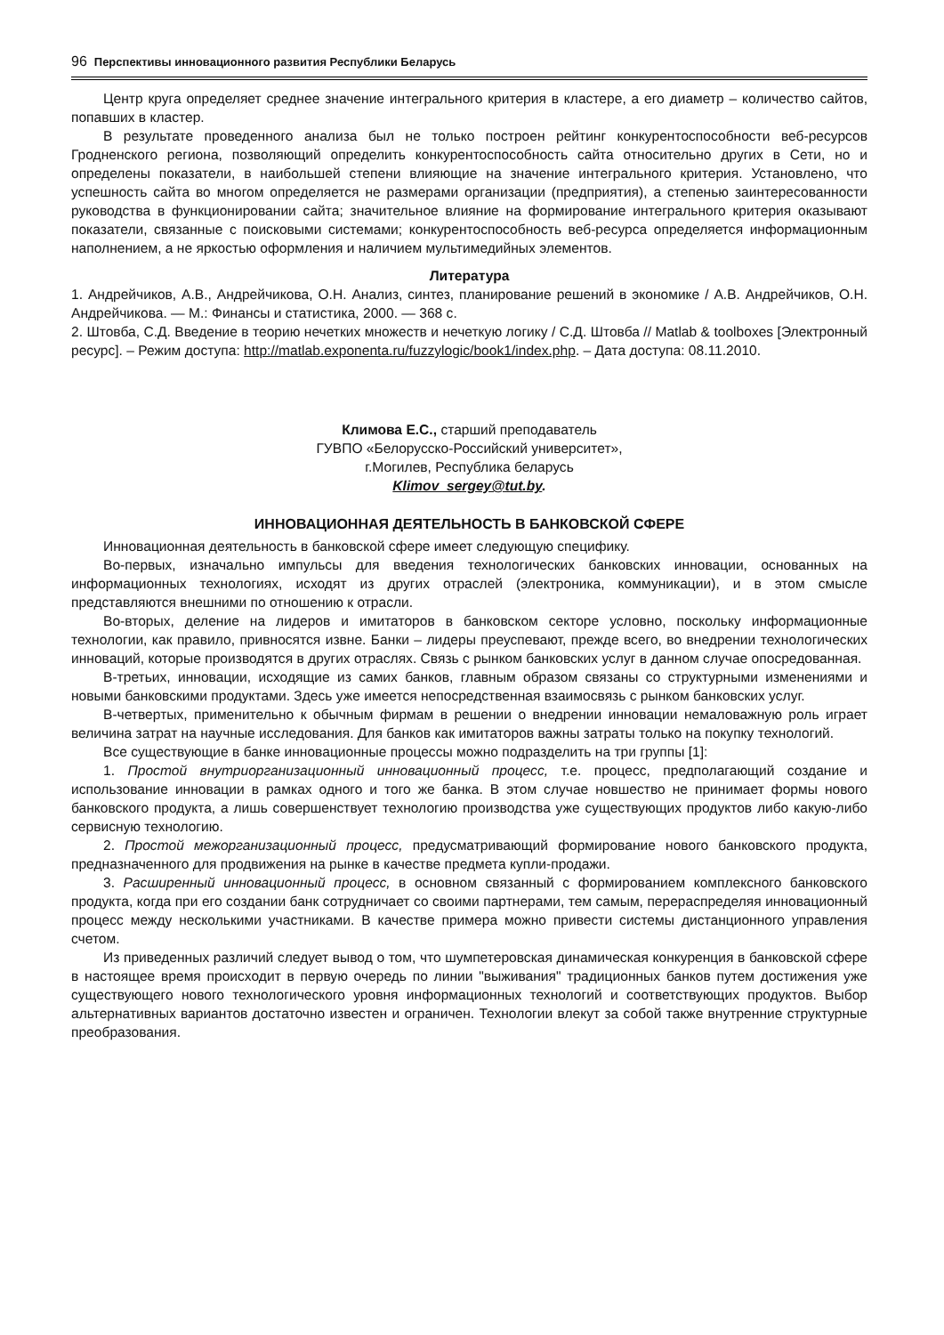96 Перспективы инновационного развития Республики Беларусь
Центр круга определяет среднее значение интегрального критерия в кластере, а его диаметр – количество сайтов, попавших в кластер.
В результате проведенного анализа был не только построен рейтинг конкурентоспособности веб-ресурсов Гродненского региона, позволяющий определить конкурентоспособность сайта относительно других в Сети, но и определены показатели, в наибольшей степени влияющие на значение интегрального критерия. Установлено, что успешность сайта во многом определяется не размерами организации (предприятия), а степенью заинтересованности руководства в функционировании сайта; значительное влияние на формирование интегрального критерия оказывают показатели, связанные с поисковыми системами; конкурентоспособность веб-ресурса определяется информационным наполнением, а не яркостью оформления и наличием мультимедийных элементов.
Литература
1. Андрейчиков, А.В., Андрейчикова, О.Н. Анализ, синтез, планирование решений в экономике / А.В. Андрейчиков, О.Н. Андрейчикова. — М.: Финансы и статистика, 2000. — 368 с.
2. Штовба, С.Д. Введение в теорию нечетких множеств и нечеткую логику / С.Д. Штовба // Matlab & toolboxes [Электронный ресурс]. – Режим доступа: http://matlab.exponenta.ru/fuzzylogic/book1/index.php. – Дата доступа: 08.11.2010.
Климова Е.С., старший преподаватель
ГУВПО «Белорусско-Российский университет»,
г.Могилев, Республика беларусь
Klimov_sergey@tut.by.
ИННОВАЦИОННАЯ ДЕЯТЕЛЬНОСТЬ В БАНКОВСКОЙ СФЕРЕ
Инновационная деятельность в банковской сфере имеет следующую специфику.
Во-первых, изначально импульсы для введения технологических банковских инновации, основанных на информационных технологиях, исходят из других отраслей (электроника, коммуникации), и в этом смысле представляются внешними по отношению к отрасли.
Во-вторых, деление на лидеров и имитаторов в банковском секторе условно, поскольку информационные технологии, как правило, привносятся извне. Банки – лидеры преуспевают, прежде всего, во внедрении технологических инноваций, которые производятся в других отраслях. Связь с рынком банковских услуг в данном случае опосредованная.
В-третьих, инновации, исходящие из самих банков, главным образом связаны со структурными изменениями и новыми банковскими продуктами. Здесь уже имеется непосредственная взаимосвязь с рынком банковских услуг.
В-четвертых, применительно к обычным фирмам в решении о внедрении инновации немаловажную роль играет величина затрат на научные исследования. Для банков как имитаторов важны затраты только на покупку технологий.
Все существующие в банке инновационные процессы можно подразделить на три группы [1]:
1. Простой внутриорганизационный инновационный процесс, т.е. процесс, предполагающий создание и использование инновации в рамках одного и того же банка. В этом случае новшество не принимает формы нового банковского продукта, а лишь совершенствует технологию производства уже существующих продуктов либо какую-либо сервисную технологию.
2. Простой межорганизационный процесс, предусматривающий формирование нового банковского продукта, предназначенного для продвижения на рынке в качестве предмета купли-продажи.
3. Расширенный инновационный процесс, в основном связанный с формированием комплексного банковского продукта, когда при его создании банк сотрудничает со своими партнерами, тем самым, перераспределяя инновационный процесс между несколькими участниками. В качестве примера можно привести системы дистанционного управления счетом.
Из приведенных различий следует вывод о том, что шумпетеровская динамическая конкуренция в банковской сфере в настоящее время происходит в первую очередь по линии "выживания" традиционных банков путем достижения уже существующего нового технологического уровня информационных технологий и соответствующих продуктов. Выбор альтернативных вариантов достаточно известен и ограничен. Технологии влекут за собой также внутренние структурные преобразования.